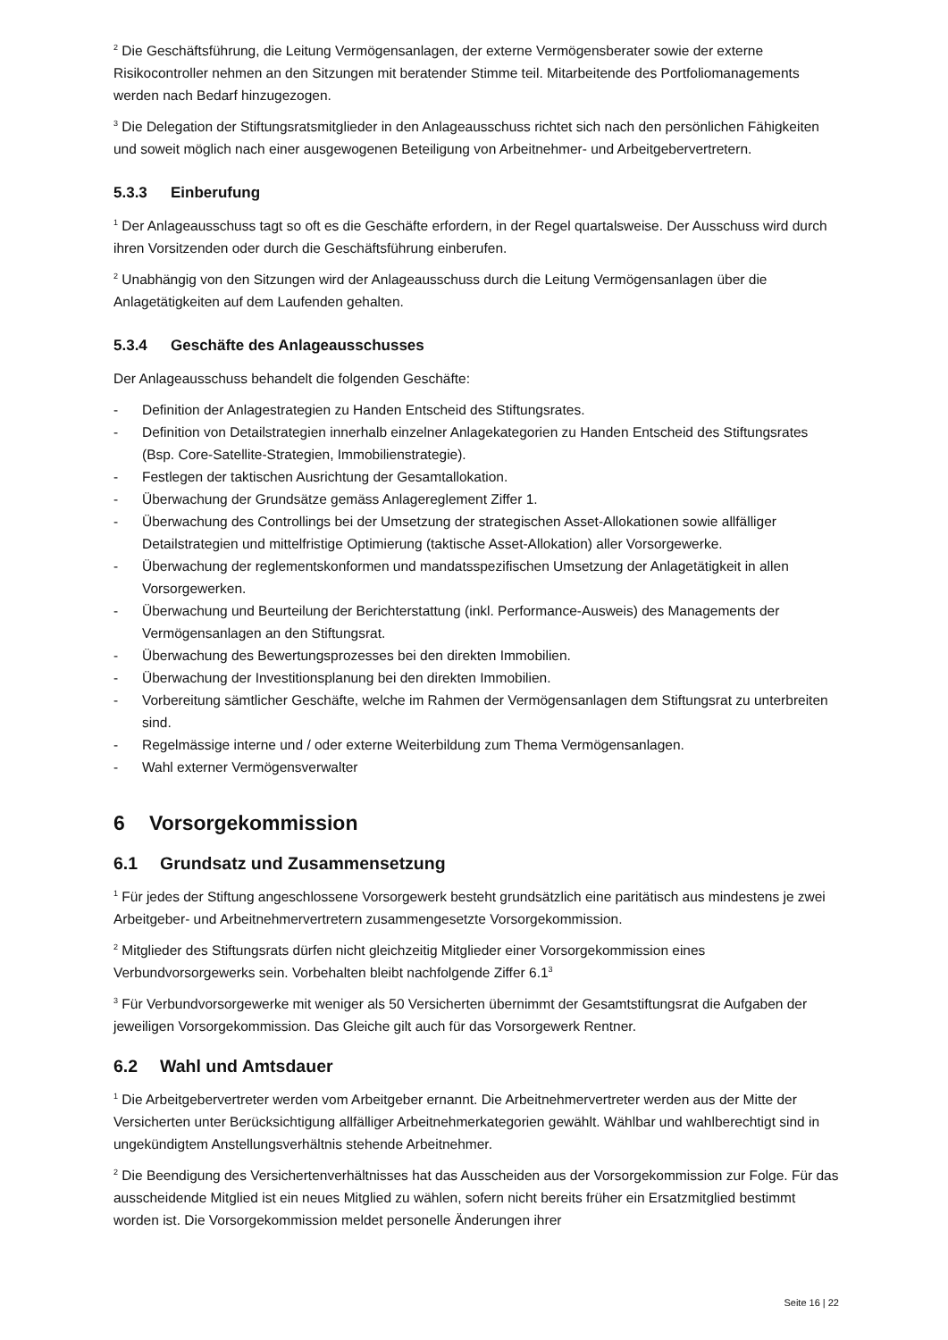<sup>2</sup> Die Geschäftsführung, die Leitung Vermögensanlagen, der externe Vermögensberater sowie der externe Risikocontroller nehmen an den Sitzungen mit beratender Stimme teil. Mitarbeitende des Portfoliomanagements werden nach Bedarf hinzugezogen.
<sup>3</sup> Die Delegation der Stiftungsratsmitglieder in den Anlageausschuss richtet sich nach den persönlichen Fähigkeiten und soweit möglich nach einer ausgewogenen Beteiligung von Arbeitnehmer- und Arbeitgebervertretern.
5.3.3 Einberufung
<sup>1</sup> Der Anlageausschuss tagt so oft es die Geschäfte erfordern, in der Regel quartalsweise. Der Ausschuss wird durch ihren Vorsitzenden oder durch die Geschäftsführung einberufen.
<sup>2</sup> Unabhängig von den Sitzungen wird der Anlageausschuss durch die Leitung Vermögensanlagen über die Anlagetätigkeiten auf dem Laufenden gehalten.
5.3.4 Geschäfte des Anlageausschusses
Der Anlageausschuss behandelt die folgenden Geschäfte:
- Definition der Anlagestrategien zu Handen Entscheid des Stiftungsrates.
- Definition von Detailstrategien innerhalb einzelner Anlagekategorien zu Handen Entscheid des Stiftungsrates (Bsp. Core-Satellite-Strategien, Immobilienstrategie).
- Festlegen der taktischen Ausrichtung der Gesamtallokation.
- Überwachung der Grundsätze gemäss Anlagereglement Ziffer 1.
- Überwachung des Controllings bei der Umsetzung der strategischen Asset-Allokationen sowie allfälliger Detailstrategien und mittelfristige Optimierung (taktische Asset-Allokation) aller Vorsorgewerke.
- Überwachung der reglementskonformen und mandatsspezifischen Umsetzung der Anlagetätigkeit in allen Vorsorgewerken.
- Überwachung und Beurteilung der Berichterstattung (inkl. Performance-Ausweis) des Managements der Vermögensanlagen an den Stiftungsrat.
- Überwachung des Bewertungsprozesses bei den direkten Immobilien.
- Überwachung der Investitionsplanung bei den direkten Immobilien.
- Vorbereitung sämtlicher Geschäfte, welche im Rahmen der Vermögensanlagen dem Stiftungsrat zu unterbreiten sind.
- Regelmässige interne und / oder externe Weiterbildung zum Thema Vermögensanlagen.
- Wahl externer Vermögensverwalter
6 Vorsorgekommission
6.1 Grundsatz und Zusammensetzung
<sup>1</sup> Für jedes der Stiftung angeschlossene Vorsorgewerk besteht grundsätzlich eine paritätisch aus mindestens je zwei Arbeitgeber- und Arbeitnehmervertretern zusammengesetzte Vorsorgekommission.
<sup>2</sup> Mitglieder des Stiftungsrats dürfen nicht gleichzeitig Mitglieder einer Vorsorgekommission eines Verbundvorsorgewerks sein. Vorbehalten bleibt nachfolgende Ziffer 6.1<sup>3</sup>
<sup>3</sup> Für Verbundvorsorgewerke mit weniger als 50 Versicherten übernimmt der Gesamtstiftungsrat die Aufgaben der jeweiligen Vorsorgekommission. Das Gleiche gilt auch für das Vorsorgewerk Rentner.
6.2 Wahl und Amtsdauer
<sup>1</sup> Die Arbeitgebervertreter werden vom Arbeitgeber ernannt. Die Arbeitnehmervertreter werden aus der Mitte der Versicherten unter Berücksichtigung allfälliger Arbeitnehmerkategorien gewählt. Wählbar und wahlberechtigt sind in ungekündigtem Anstellungsverhältnis stehende Arbeitnehmer.
<sup>2</sup> Die Beendigung des Versichertenverhältnisses hat das Ausscheiden aus der Vorsorgekommission zur Folge. Für das ausscheidende Mitglied ist ein neues Mitglied zu wählen, sofern nicht bereits früher ein Ersatzmitglied bestimmt worden ist. Die Vorsorgekommission meldet personelle Änderungen ihrer
Seite 16 | 22